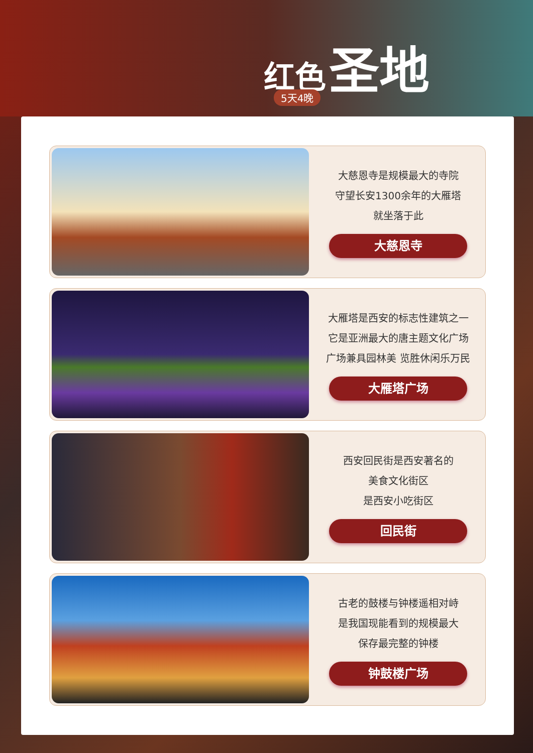红色 圣地
5天4晚
大慈恩寺是规模最大的寺院
守望长安1300余年的大雁塔
就坐落于此
大慈恩寺
大雁塔是西安的标志性建筑之一
它是亚洲最大的唐主题文化广场
广场兼具园林美 览胜休闲乐万民
大雁塔广场
西安回民街是西安著名的
美食文化街区
是西安小吃街区
回民街
古老的鼓楼与钟楼遥相对峙
是我国现能看到的规模最大
保存最完整的钟楼
钟鼓楼广场